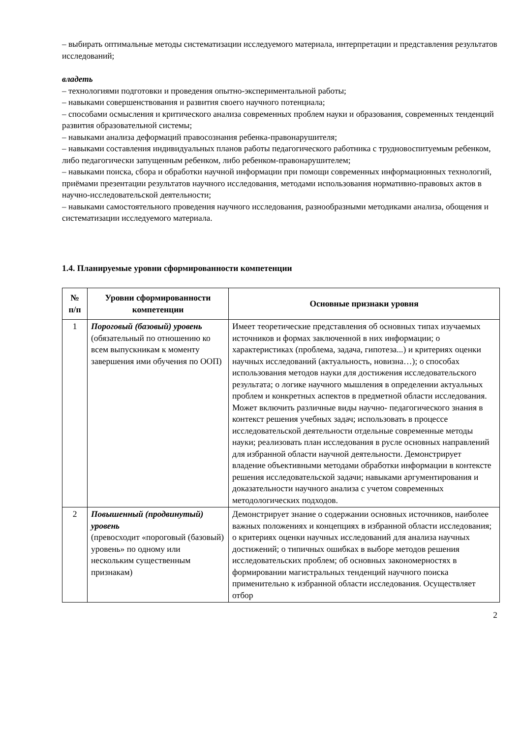– выбирать оптимальные методы систематизации исследуемого материала, интерпретации и представления результатов исследований;
владеть
– технологиями подготовки и проведения опытно-экспериментальной работы;
– навыками совершенствования и развития своего научного потенциала;
– способами осмысления и критического анализа современных проблем науки и образования, современных тенденций развития образовательной системы;
– навыками анализа деформаций правосознания ребенка-правонарушителя;
– навыками составления индивидуальных планов работы педагогического работника с трудновоспитуемым ребенком, либо педагогически запущенным ребенком, либо ребенком-правонарушителем;
– навыками поиска, сбора и обработки научной информации при помощи современных информационных технологий, приёмами презентации результатов научного исследования, методами использования нормативно-правовых актов в научно-исследовательской деятельности;
– навыками самостоятельного проведения научного исследования, разнообразными методиками анализа, обощения и систематизации исследуемого материала.
1.4. Планируемые уровни сформированности компетенции
| № п/п | Уровни сформированности компетенции | Основные признаки уровня |
| --- | --- | --- |
| 1 | Пороговый (базовый) уровень (обязательный по отношению ко всем выпускникам к моменту завершения ими обучения по ООП) | Имеет теоретические представления об основных типах изучаемых источников и формах заключенной в них информации; о характеристиках (проблема, задача, гипотеза...) и критериях оценки научных исследований (актуальность, новизна…); о способах использования методов науки для достижения исследовательского результата; о логике научного мышления в определении актуальных проблем и конкретных аспектов в предметной области исследования. Может включить различные виды научно- педагогического знания в контекст решения учебных задач; использовать в процессе исследовательской деятельности отдельные современные методы науки; реализовать план исследования в русле основных направлений для избранной области научной деятельности. Демонстрирует владение объективными методами обработки информации в контексте решения исследовательской задачи; навыками аргументирования и доказательности научного анализа с учетом современных методологических подходов. |
| 2 | Повышенный (продвинутый) уровень (превосходит «пороговый (базовый) уровень» по одному или нескольким существенным признакам) | Демонстрирует знание о содержании основных источников, наиболее важных положениях и концепциях в избранной области исследования; о критериях оценки научных исследований для анализа научных достижений; о типичных ошибках в выборе методов решения исследовательских проблем; об основных закономерностях в формировании магистральных тенденций научного поиска применительно к избранной области исследования. Осуществляет отбор |
2